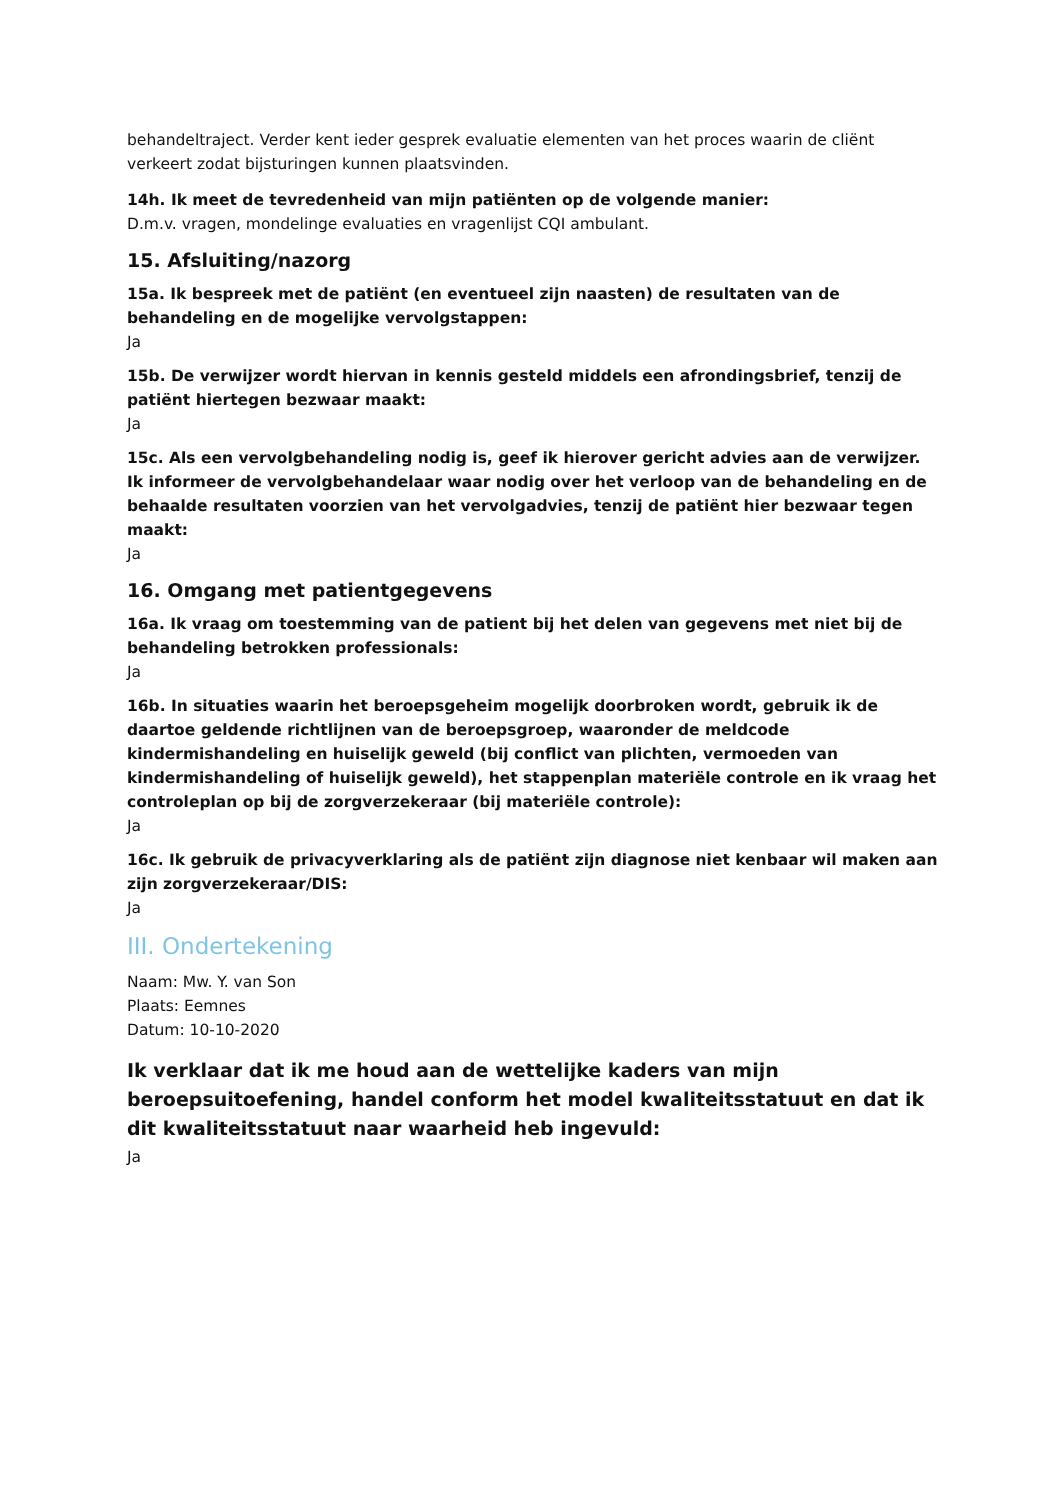behandeltraject. Verder kent ieder gesprek evaluatie elementen van het proces waarin de cliënt verkeert zodat bijsturingen kunnen plaatsvinden.
14h. Ik meet de tevredenheid van mijn patiënten op de volgende manier:
D.m.v. vragen, mondelinge evaluaties en vragenlijst CQI ambulant.
15. Afsluiting/nazorg
15a. Ik bespreek met de patiënt (en eventueel zijn naasten) de resultaten van de behandeling en de mogelijke vervolgstappen:
Ja
15b. De verwijzer wordt hiervan in kennis gesteld middels een afrondingsbrief, tenzij de patiënt hiertegen bezwaar maakt:
Ja
15c. Als een vervolgbehandeling nodig is, geef ik hierover gericht advies aan de verwijzer. Ik informeer de vervolgbehandelaar waar nodig over het verloop van de behandeling en de behaalde resultaten voorzien van het vervolgadvies, tenzij de patiënt hier bezwaar tegen maakt:
Ja
16. Omgang met patientgegevens
16a. Ik vraag om toestemming van de patient bij het delen van gegevens met niet bij de behandeling betrokken professionals:
Ja
16b. In situaties waarin het beroepsgeheim mogelijk doorbroken wordt, gebruik ik de daartoe geldende richtlijnen van de beroepsgroep, waaronder de meldcode kindermishandeling en huiselijk geweld (bij conflict van plichten, vermoeden van kindermishandeling of huiselijk geweld), het stappenplan materiële controle en ik vraag het controleplan op bij de zorgverzekeraar (bij materiële controle):
Ja
16c. Ik gebruik de privacyverklaring als de patiënt zijn diagnose niet kenbaar wil maken aan zijn zorgverzekeraar/DIS:
Ja
III. Ondertekening
Naam: Mw. Y. van Son
Plaats: Eemnes
Datum: 10-10-2020
Ik verklaar dat ik me houd aan de wettelijke kaders van mijn beroepsuitoefening, handel conform het model kwaliteitsstatuut en dat ik dit kwaliteitsstatuut naar waarheid heb ingevuld:
Ja